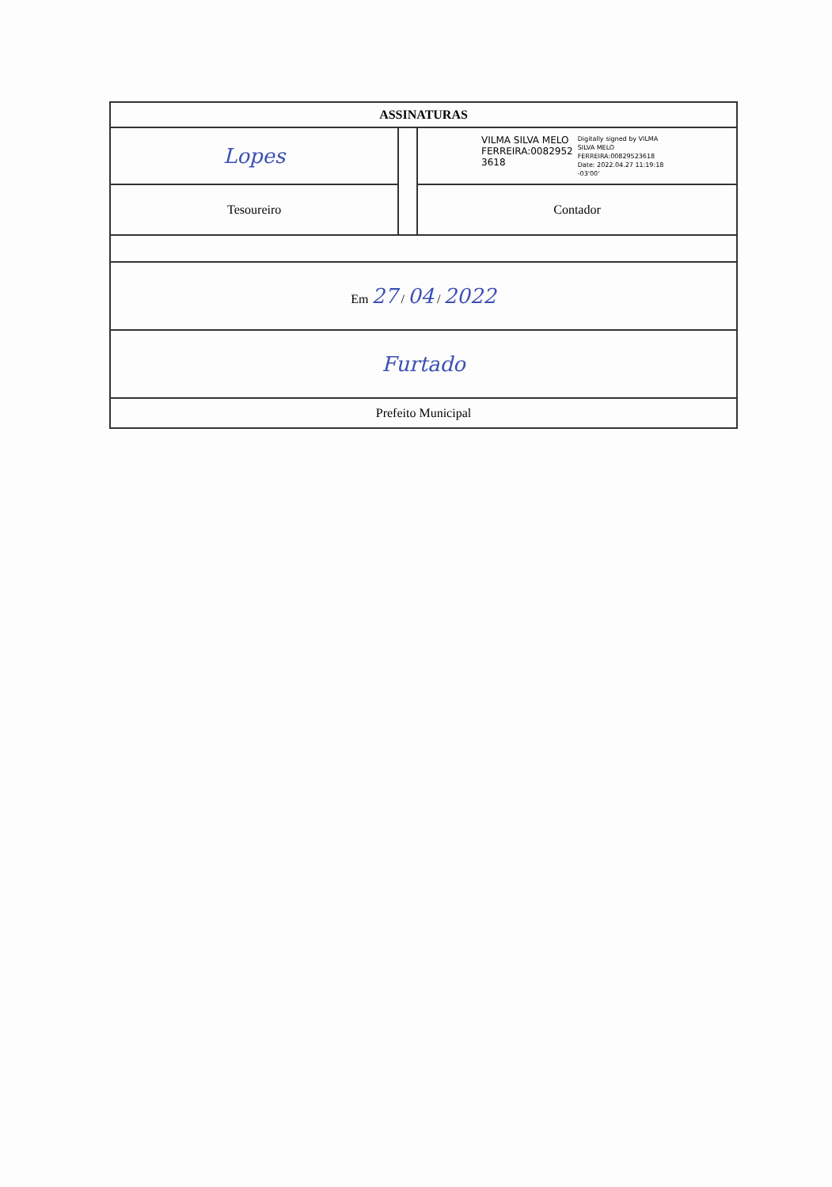| ASSINATURAS | | |
| Lopes | | VILMA SILVA MELO FERREIRA:0082952 3618 Digitally signed by VILMA SILVA MELO FERREIRA:00829523618 Date: 2022.04.27 11:19:18 -03'00' |
| Tesoureiro | | Contador |
| Em 27 / 04 / 2022 | | |
| Furtado | | |
| Prefeito Municipal | | |